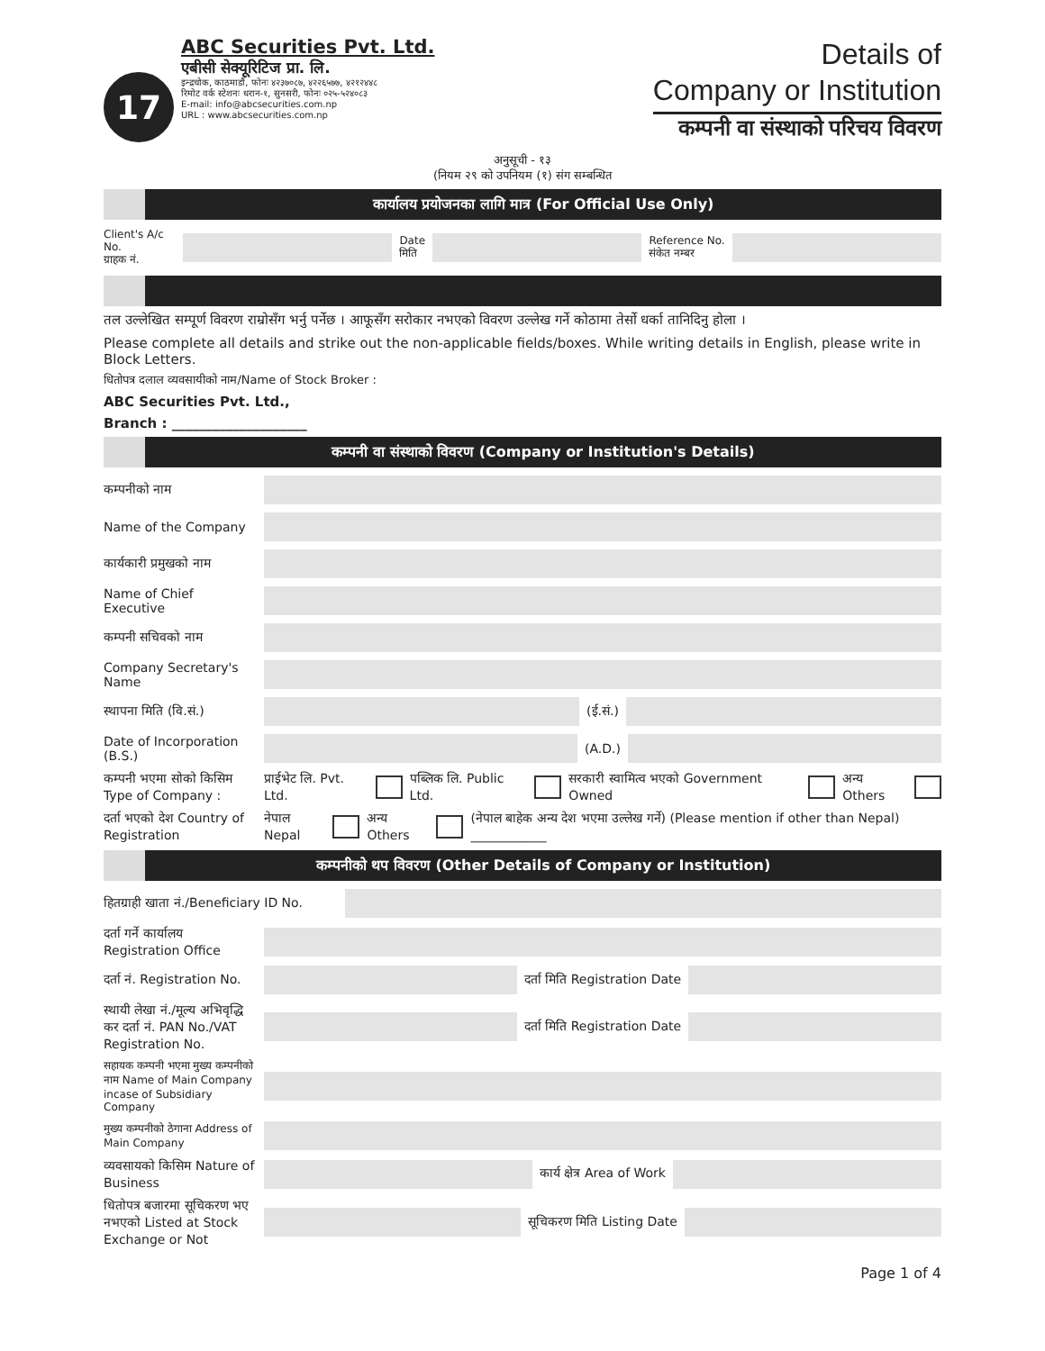17
ABC Securities Pvt. Ltd.
एबीसी सेक्यूरिटिज प्रा. लि.
इन्द्रचोक, काठमाडौं, फोनः ४२३७०८७, ४२२६५७७, ४२१२४४८
रिमोट वर्क स्टेशनः धरान-१, सुनसरी, फोनः ०२५-५२४०८३
E-mail: info@abcsecurities.com.np
URL : www.abcsecurities.com.np
Details of
Company or Institution
कम्पनी वा संस्थाको परिचय विवरण
अनुसूची - १३
(नियम २९ को उपनियम (१) संग सम्बन्धित
कार्यालय प्रयोजनका लागि मात्र (For Official Use Only)
Client's A/c No.
ग्राहक नं.
Date
मिति
Reference No.
संकेत नम्बर
तल उल्लेखित सम्पूर्ण विवरण राम्रोसँग भर्नु पर्नेछ । आफूसँग सरोकार नभएको विवरण उल्लेख गर्ने कोठामा तेर्सो धर्का तानिदिनु होला ।
Please complete all details and strike out the non-applicable fields/boxes. While writing details in English, please write in Block Letters.
धितोपत्र दलाल व्यवसायीको नाम/Name of Stock Broker :
ABC Securities Pvt. Ltd.,
Branch : ____________________
कम्पनी वा संस्थाको विवरण (Company or Institution's Details)
कम्पनीको नाम
Name of the Company
कार्यकारी प्रमुखको नाम
Name of Chief Executive
कम्पनी सचिवको नाम
Company Secretary's Name
स्थापना मिति (वि.सं.)
(ई.सं.)
Date of Incorporation (B.S.)
(A.D.)
कम्पनी भएमा सोको किसिम Type of Company :
प्राईभेट लि. Pvt. Ltd. पब्लिक लि. Public Ltd.
सरकारी स्वामित्व भएको Government Owned
अन्य Others
दर्ता भएको देश Country of Registration
नेपाल Nepal अन्य Others
(नेपाल बाहेक अन्य देश भएमा उल्लेख गर्ने) (Please mention if other than Nepal) ____________
कम्पनीको थप विवरण (Other Details of Company or Institution)
हितग्राही खाता नं./Beneficiary ID No.
दर्ता गर्ने कार्यालय Registration Office
दर्ता नं. Registration No.
दर्ता मिति Registration Date
स्थायी लेखा नं./मूल्य अभिवृद्धि कर दर्ता नं. PAN No./VAT Registration No.
दर्ता मिति Registration Date
सहायक कम्पनी भएमा मुख्य कम्पनीको नाम Name of Main Company incase of Subsidiary Company
मुख्य कम्पनीको ठेगाना Address of Main Company
व्यवसायको किसिम Nature of Business
कार्य क्षेत्र Area of Work
धितोपत्र बजारमा सूचिकरण भए नभएको Listed at Stock Exchange or Not
सूचिकरण मिति Listing Date
Page 1 of 4